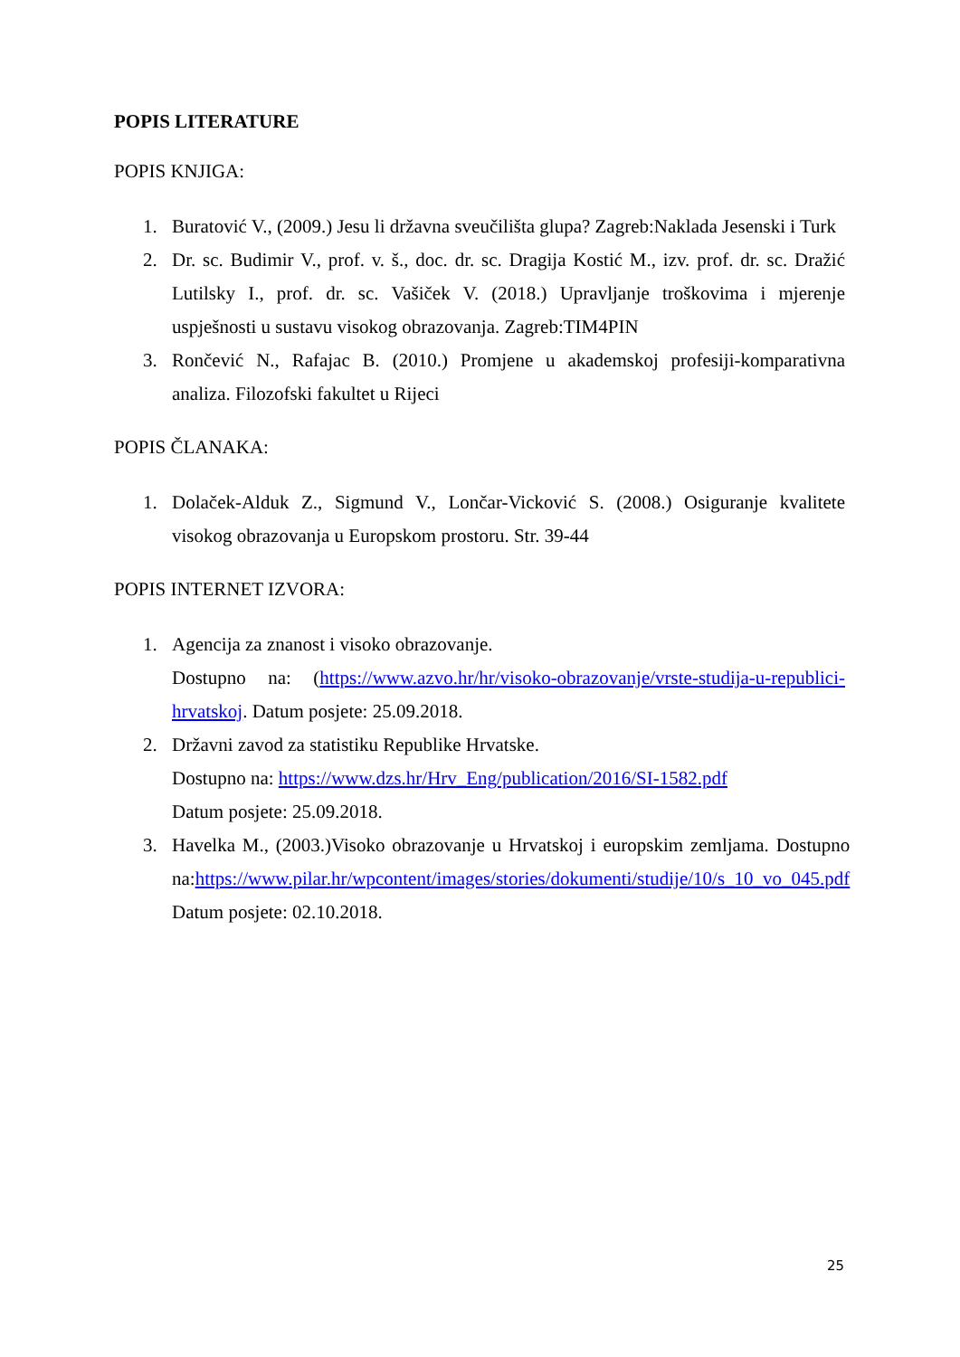POPIS LITERATURE
POPIS KNJIGA:
1. Buratović V., (2009.) Jesu li državna sveučilišta glupa? Zagreb:Naklada Jesenski i Turk
2. Dr. sc. Budimir V., prof. v. š., doc. dr. sc. Dragija Kostić M., izv. prof. dr. sc. Dražić Lutilsky I., prof. dr. sc. Vašiček V. (2018.) Upravljanje troškovima i mjerenje uspješnosti u sustavu visokog obrazovanja. Zagreb:TIM4PIN
3. Rončević N., Rafajac B. (2010.) Promjene u akademskoj profesiji-komparativna analiza. Filozofski fakultet u Rijeci
POPIS ČLANAKA:
1. Dolaček-Alduk Z., Sigmund V., Lončar-Vicković S. (2008.) Osiguranje kvalitete visokog obrazovanja u Europskom prostoru. Str. 39-44
POPIS INTERNET IZVORA:
1. Agencija za znanost i visoko obrazovanje.
Dostupno na: (https://www.azvo.hr/hr/visoko-obrazovanje/vrste-studija-u-republici-hrvatskoj. Datum posjete: 25.09.2018.
2. Državni zavod za statistiku Republike Hrvatske.
Dostupno na: https://www.dzs.hr/Hrv_Eng/publication/2016/SI-1582.pdf
Datum posjete: 25.09.2018.
3. Havelka M., (2003.)Visoko obrazovanje u Hrvatskoj i europskim zemljama. Dostupno na:https://www.pilar.hr/wpcontent/images/stories/dokumenti/studije/10/s_10_vo_045.pdf Datum posjete: 02.10.2018.
25